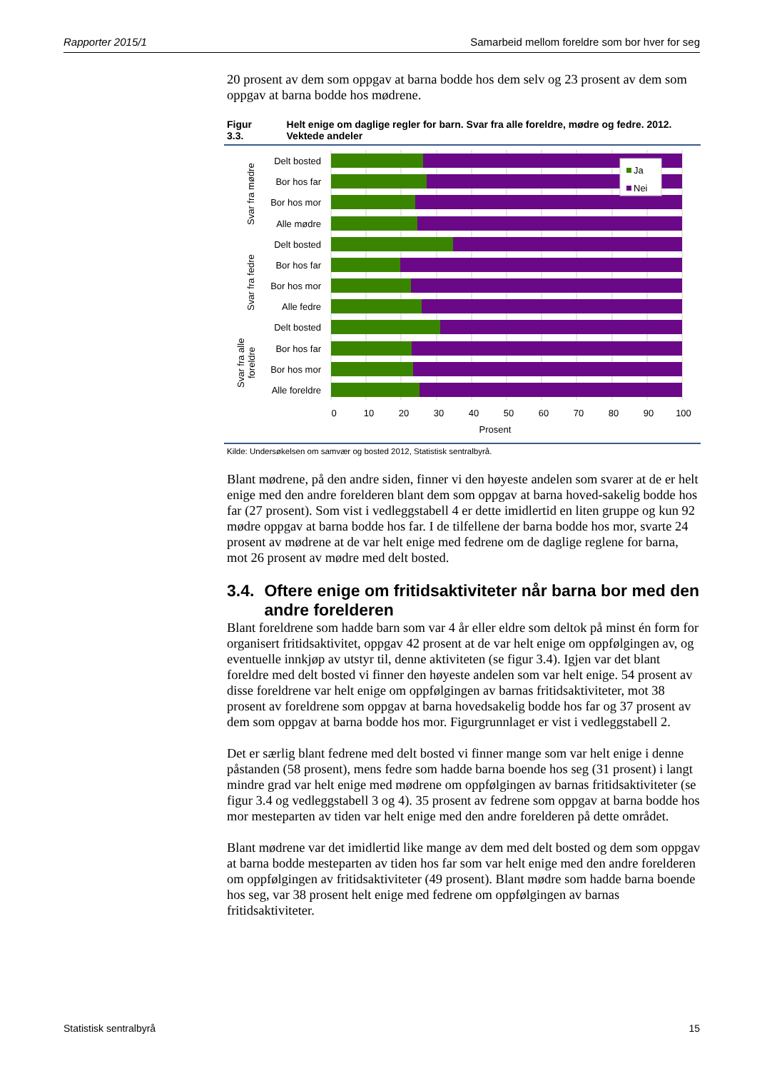Rapporter 2015/1 Samarbeid mellom foreldre som bor hver for seg
20 prosent av dem som oppgav at barna bodde hos dem selv og 23 prosent av dem som oppgav at barna bodde hos mødrene.
Figur 3.3. Helt enige om daglige regler for barn. Svar fra alle foreldre, mødre og fedre. 2012. Vektede andeler
Delt bosted
Bor hos far
Bor hos mor
Alle mødre
Delt bosted
Bor hos far
Bor hos mor
Alle fedre
Delt bosted
Bor hos far
Bor hos mor
Alle foreldre
Ja
Nei
Svar fra mødre
Svar fra fedre
Svar fra alle
foreldre
0
10
20
30
40
50
60
70
80
90
100
Prosent
Kilde: Undersøkelsen om samvær og bosted 2012, Statistisk sentralbyrå.
Blant mødrene, på den andre siden, finner vi den høyeste andelen som svarer at de er helt enige med den andre forelderen blant dem som oppgav at barna hoved-sakelig bodde hos far (27 prosent). Som vist i vedleggstabell 4 er dette imidlertid en liten gruppe og kun 92 mødre oppgav at barna bodde hos far. I de tilfellene der barna bodde hos mor, svarte 24 prosent av mødrene at de var helt enige med fedrene om de daglige reglene for barna, mot 26 prosent av mødre med delt bosted.
3.4. Oftere enige om fritidsaktiviteter når barna bor med den andre forelderen
Blant foreldrene som hadde barn som var 4 år eller eldre som deltok på minst én form for organisert fritidsaktivitet, oppgav 42 prosent at de var helt enige om oppfølgingen av, og eventuelle innkjøp av utstyr til, denne aktiviteten (se figur 3.4). Igjen var det blant foreldre med delt bosted vi finner den høyeste andelen som var helt enige. 54 prosent av disse foreldrene var helt enige om oppfølgingen av barnas fritidsaktiviteter, mot 38 prosent av foreldrene som oppgav at barna hovedsakelig bodde hos far og 37 prosent av dem som oppgav at barna bodde hos mor. Figurgrunnlaget er vist i vedleggstabell 2.
Det er særlig blant fedrene med delt bosted vi finner mange som var helt enige i denne påstanden (58 prosent), mens fedre som hadde barna boende hos seg (31 prosent) i langt mindre grad var helt enige med mødrene om oppfølgingen av barnas fritidsaktiviteter (se figur 3.4 og vedleggstabell 3 og 4). 35 prosent av fedrene som oppgav at barna bodde hos mor mesteparten av tiden var helt enige med den andre forelderen på dette området.
Blant mødrene var det imidlertid like mange av dem med delt bosted og dem som oppgav at barna bodde mesteparten av tiden hos far som var helt enige med den andre forelderen om oppfølgingen av fritidsaktiviteter (49 prosent). Blant mødre som hadde barna boende hos seg, var 38 prosent helt enige med fedrene om oppfølgingen av barnas fritidsaktiviteter.
Statistisk sentralbyrå 15